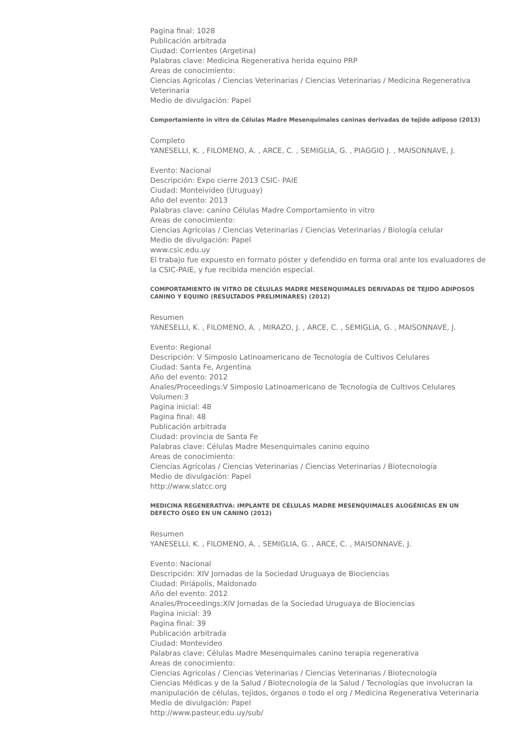Pagina final: 1028
Publicación arbitrada
Ciudad: Corrientes (Argetina)
Palabras clave: Medicina Regenerativa herida equino PRP
Areas de conocimiento:
Ciencias Agrícolas / Ciencias Veterinarias / Ciencias Veterinarias / Medicina Regenerativa Veterinaria
Medio de divulgación: Papel
Comportamiento in vitro de Células Madre Mesenquimales caninas derivadas de tejido adiposo (2013)
Completo
YANESELLI, K. , FILOMENO, A. , ARCE, C. , SEMIGLIA, G. , PIAGGIO J. , MAISONNAVE, J.
Evento: Nacional
Descripción: Expo cierre 2013 CSIC- PAIE
Ciudad: Monteivideo (Uruguay)
Año del evento: 2013
Palabras clave: canino Células Madre Comportamiento in vitro
Areas de conocimiento:
Ciencias Agrícolas / Ciencias Veterinarias / Ciencias Veterinarias / Biología celular
Medio de divulgación: Papel
www.csic.edu.uy
El trabajo fue expuesto en formato póster y defendido en forma oral ante los evaluadores de la CSIC-PAIE, y fue recibida mención especial.
COMPORTAMIENTO IN VITRO DE CÉLULAS MADRE MESENQUIMALES DERIVADAS DE TEJIDO ADIPOSOS CANINO Y EQUINO (RESULTADOS PRELIMINARES) (2012)
Resumen
YANESELLI, K. , FILOMENO, A. , MIRAZO, J. , ARCE, C. , SEMIGLIA, G. , MAISONNAVE, J.
Evento: Regional
Descripción: V Simposio Latinoamericano de Tecnología de Cultivos Celulares
Ciudad: Santa Fe, Argentina
Año del evento: 2012
Anales/Proceedings:V Simposio Latinoamericano de Tecnología de Cultivos Celulares
Volumen:3
Pagina inicial: 48
Pagina final: 48
Publicación arbitrada
Ciudad: provincia de Santa Fe
Palabras clave: Células Madre Mesenquimales canino equino
Areas de conocimiento:
Ciencias Agrícolas / Ciencias Veterinarias / Ciencias Veterinarias / Biotecnología
Medio de divulgación: Papel
http://www.slatcc.org
MEDICINA REGENERATIVA: IMPLANTE DE CÉLULAS MADRE MESENQUIMALES ALOGÉNICAS EN UN DEFECTO ÓSEO EN UN CANINO (2012)
Resumen
YANESELLI, K. , FILOMENO, A. , SEMIGLIA, G. , ARCE, C. , MAISONNAVE, J.
Evento: Nacional
Descripción: XIV Jornadas de la Sociedad Uruguaya de Biociencias
Ciudad: Piriápolis, Maldonado
Año del evento: 2012
Anales/Proceedings:XIV Jornadas de la Sociedad Uruguaya de Biociencias
Pagina inicial: 39
Pagina final: 39
Publicación arbitrada
Ciudad: Montevideo
Palabras clave: Células Madre Mesenquimales canino terapia regenerativa
Areas de conocimiento:
Ciencias Agrícolas / Ciencias Veterinarias / Ciencias Veterinarias / Biotecnología
Ciencias Médicas y de la Salud / Biotecnología de la Salud / Tecnologías que involucran la manipulación de células, tejidos, órganos o todo el org / Medicina Regenerativa Veterinaria
Medio de divulgación: Papel
http://www.pasteur.edu.uy/sub/